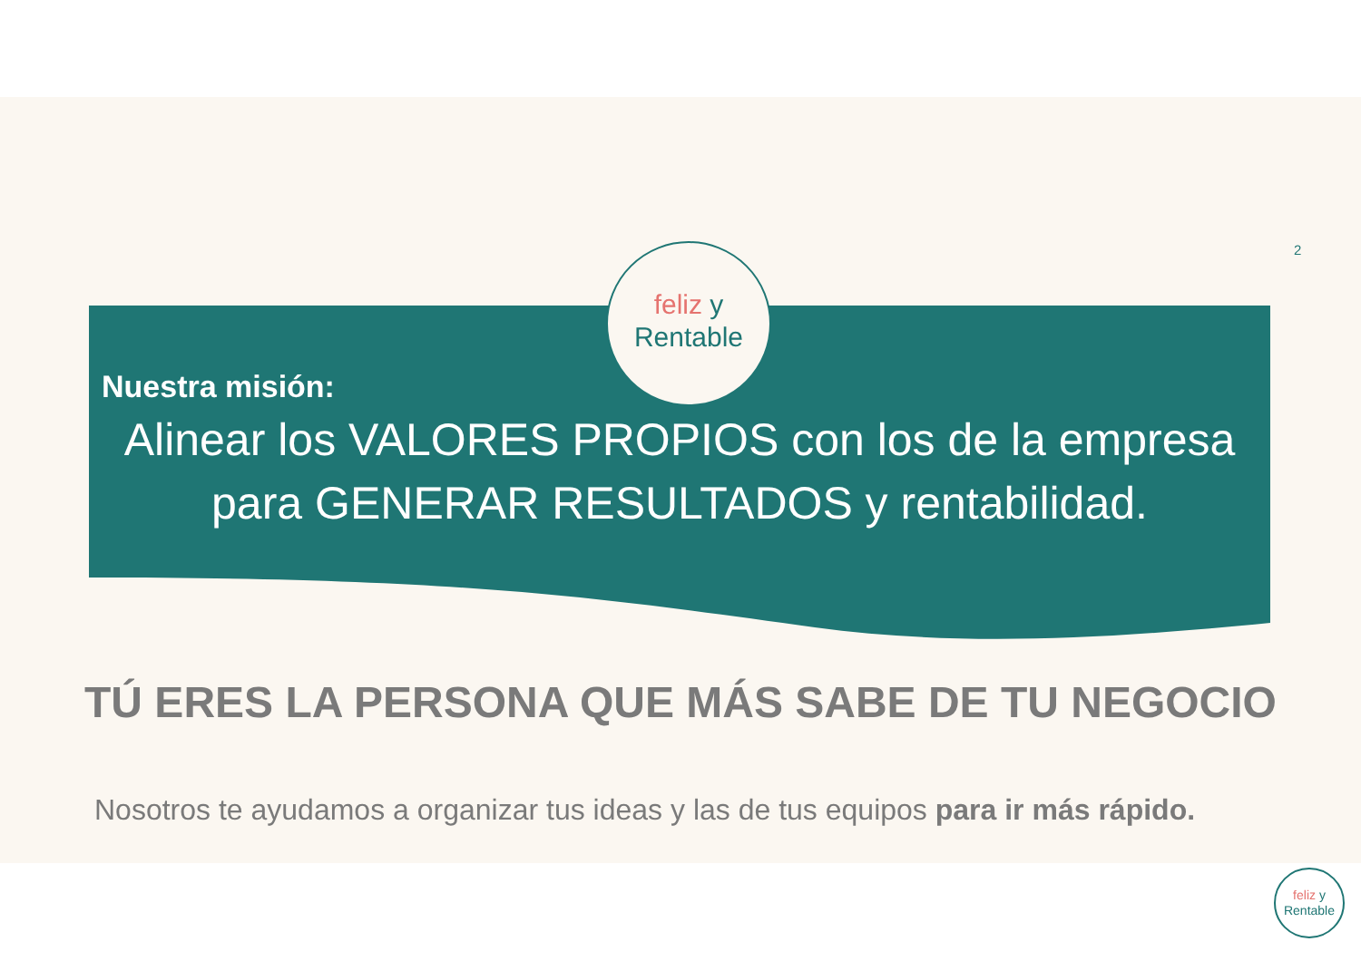2
feliz y
Rentable
Nuestra misión:
Alinear los VALORES PROPIOS con los de la empresa para GENERAR RESULTADOS y rentabilidad.
TÚ ERES LA PERSONA QUE MÁS SABE DE TU NEGOCIO
Nosotros te ayudamos a organizar tus ideas y las de tus equipos para ir más rápido.
feliz y
Rentable